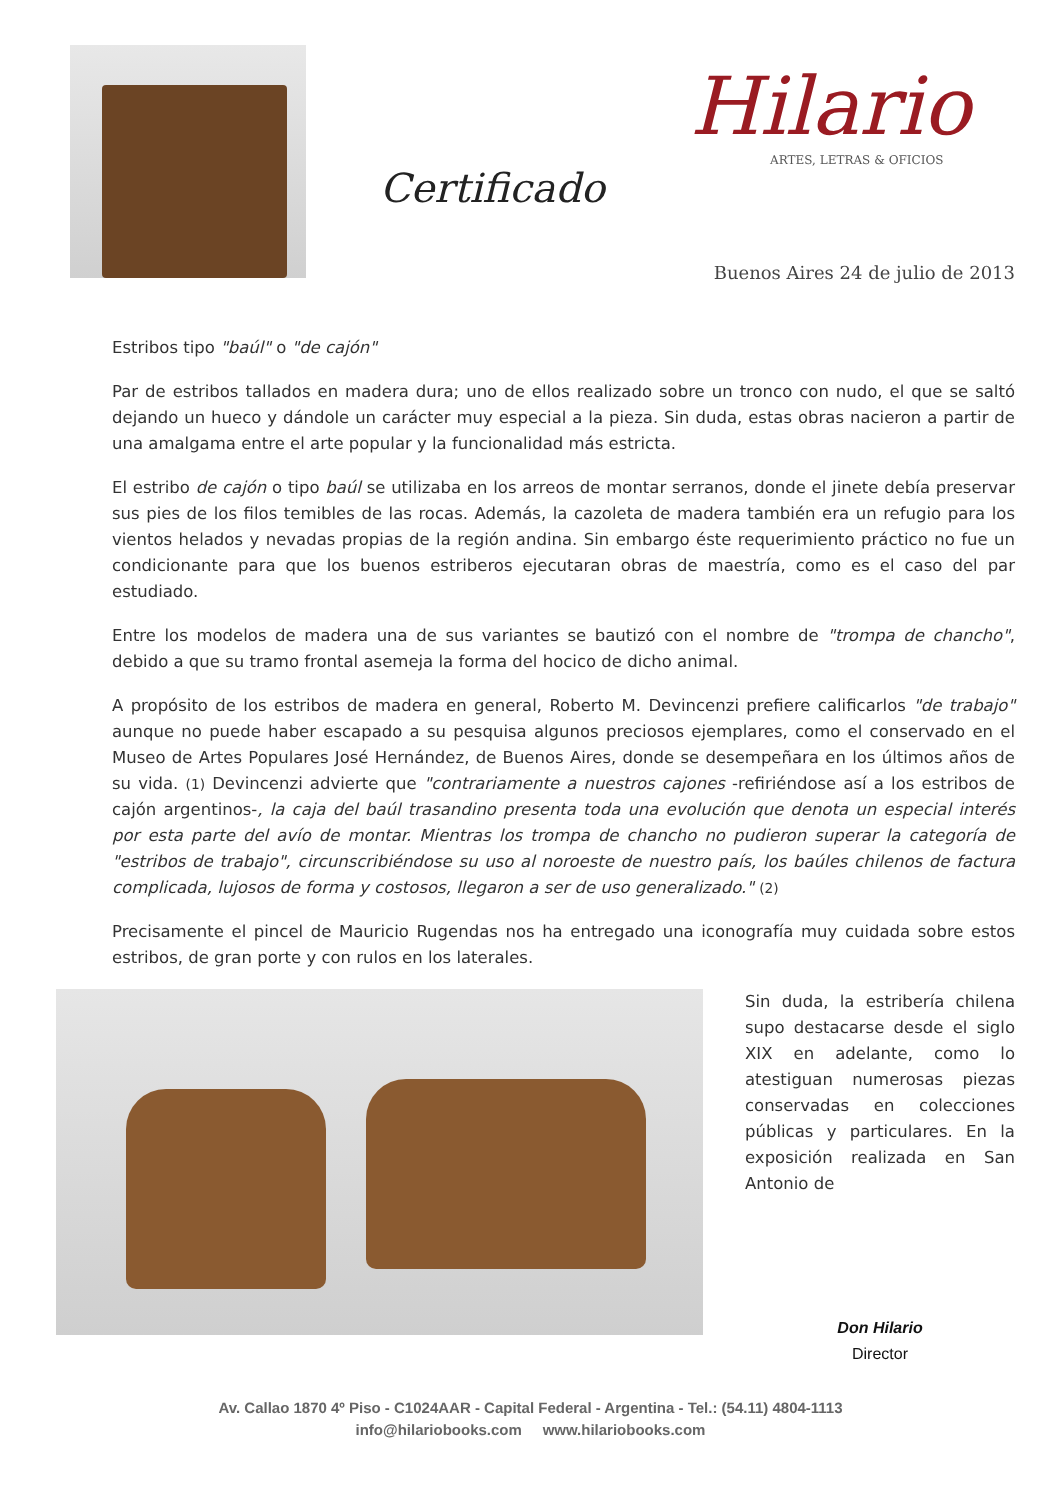Certificado
Hilario
ARTES, LETRAS & OFICIOS
Buenos Aires 24 de julio de 2013
Estribos tipo "baúl" o "de cajón"
Par de estribos tallados en madera dura; uno de ellos realizado sobre un tronco con nudo, el que se saltó dejando un hueco y dándole un carácter muy especial a la pieza. Sin duda, estas obras nacieron a partir de una amalgama entre el arte popular y la funcionalidad más estricta.
El estribo de cajón o tipo baúl se utilizaba en los arreos de montar serranos, donde el jinete debía preservar sus pies de los filos temibles de las rocas. Además, la cazoleta de madera también era un refugio para los vientos helados y nevadas propias de la región andina. Sin embargo éste requerimiento práctico no fue un condicionante para que los buenos estriberos ejecutaran obras de maestría, como es el caso del par estudiado.
Entre los modelos de madera una de sus variantes se bautizó con el nombre de "trompa de chancho", debido a que su tramo frontal asemeja la forma del hocico de dicho animal.
A propósito de los estribos de madera en general, Roberto M. Devincenzi prefiere calificarlos "de trabajo" aunque no puede haber escapado a su pesquisa algunos preciosos ejemplares, como el conservado en el Museo de Artes Populares José Hernández, de Buenos Aires, donde se desempeñara en los últimos años de su vida. (1) Devincenzi advierte que "contrariamente a nuestros cajones -refiriéndose así a los estribos de cajón argentinos-, la caja del baúl trasandino presenta toda una evolución que denota un especial interés por esta parte del avío de montar. Mientras los trompa de chancho no pudieron superar la categoría de "estribos de trabajo", circunscribiéndose su uso al noroeste de nuestro país, los baúles chilenos de factura complicada, lujosos de forma y costosos, llegaron a ser de uso generalizado." (2)
Precisamente el pincel de Mauricio Rugendas nos ha entregado una iconografía muy cuidada sobre estos estribos, de gran porte y con rulos en los laterales.
Sin duda, la estribería chilena supo destacarse desde el siglo XIX en adelante, como lo atestiguan numerosas piezas conservadas en colecciones públicas y particulares. En la exposición realizada en San Antonio de
Don Hilario
Director
Av. Callao 1870 4º Piso - C1024AAR - Capital Federal - Argentina - Tel.: (54.11) 4804-1113
info@hilariobooks.com www.hilariobooks.com